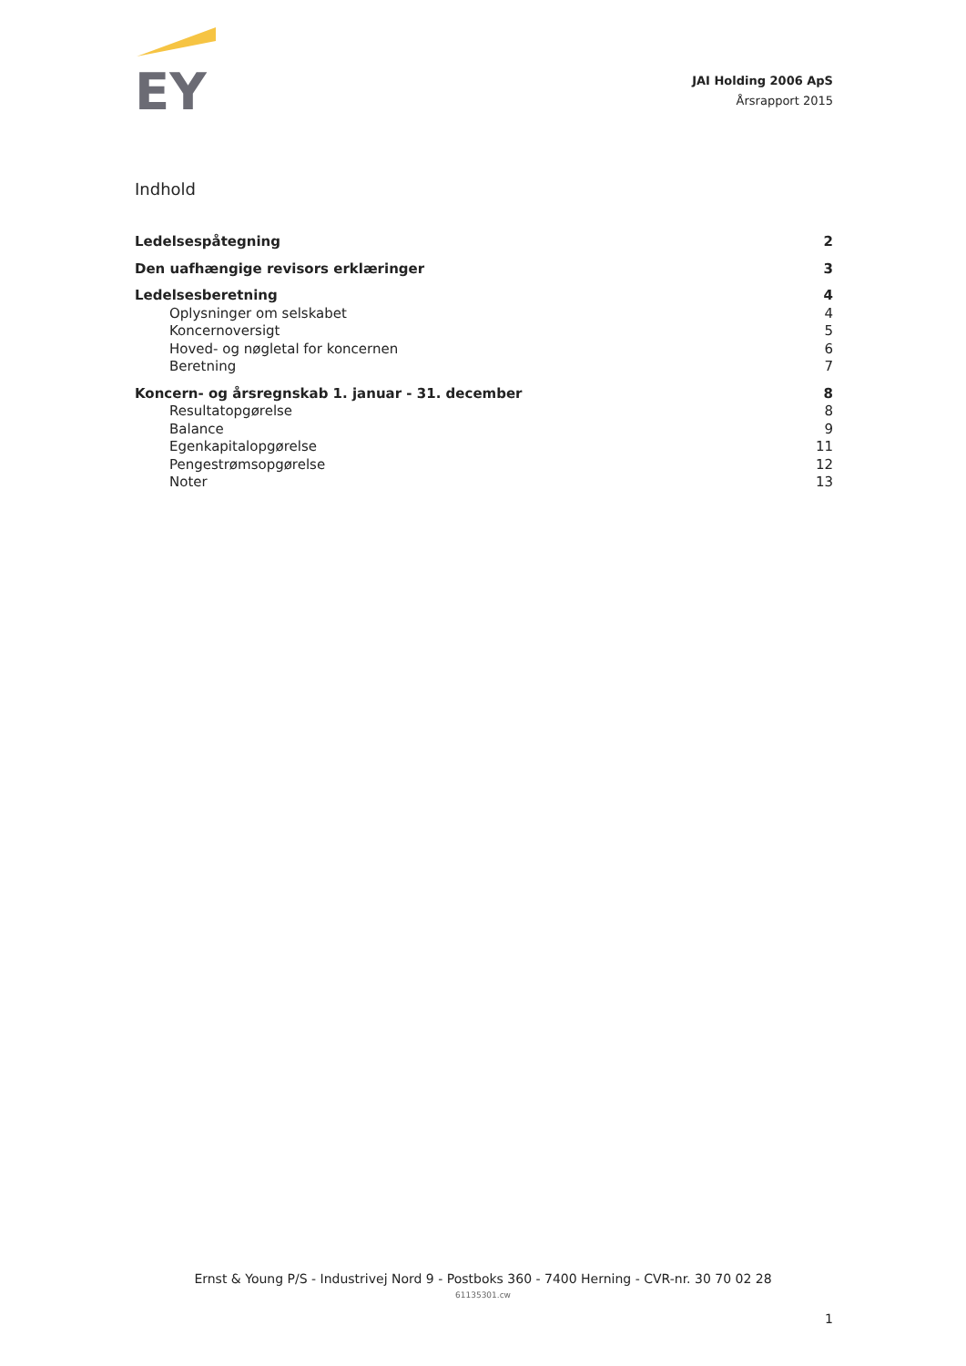EY
JAI Holding 2006 ApS
Årsrapport 2015
Indhold
Ledelsespåtegning 2
Den uafhængige revisors erklæringer 3
Ledelsesberetning 4
Oplysninger om selskabet 4
Koncernoversigt 5
Hoved- og nøgletal for koncernen 6
Beretning 7
Koncern- og årsregnskab 1. januar - 31. december 8
Resultatopgørelse 8
Balance 9
Egenkapitalopgørelse 11
Pengestrømsopgørelse 12
Noter 13
Ernst & Young P/S - Industrivej Nord 9 - Postboks 360 - 7400 Herning - CVR-nr. 30 70 02 28
61135301.cw
1